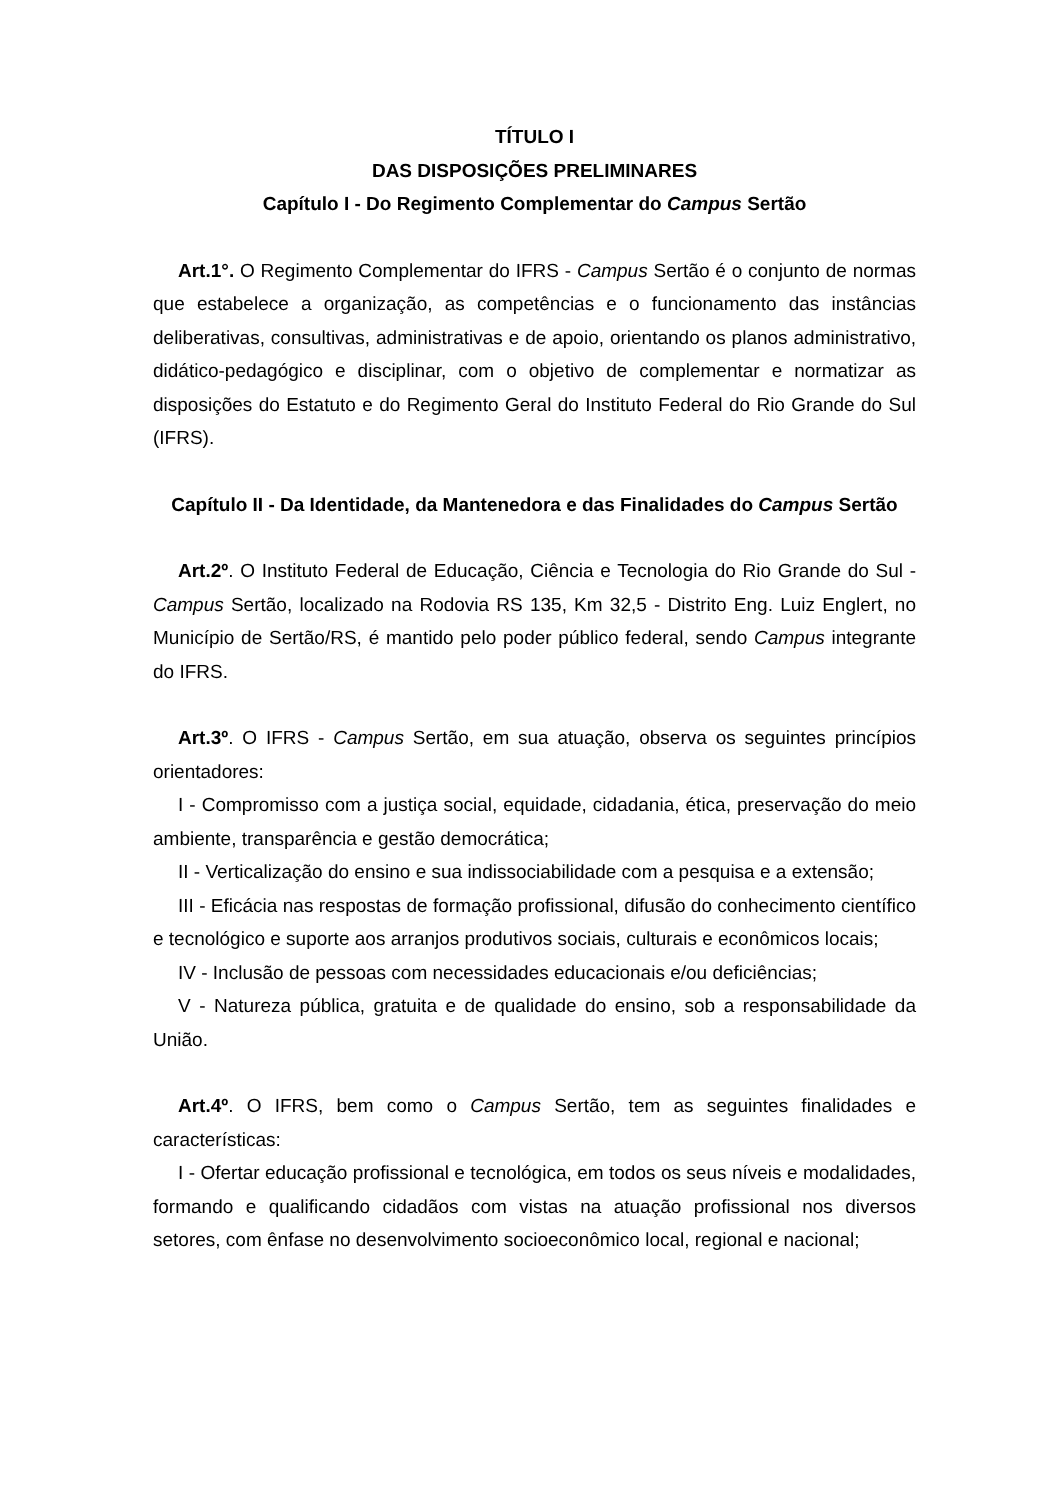TÍTULO I
DAS DISPOSIÇÕES PRELIMINARES
Capítulo I - Do Regimento Complementar do Campus Sertão
Art.1°. O Regimento Complementar do IFRS - Campus Sertão é o conjunto de normas que estabelece a organização, as competências e o funcionamento das instâncias deliberativas, consultivas, administrativas e de apoio, orientando os planos administrativo, didático-pedagógico e disciplinar, com o objetivo de complementar e normatizar as disposições do Estatuto e do Regimento Geral do Instituto Federal do Rio Grande do Sul (IFRS).
Capítulo II - Da Identidade, da Mantenedora e das Finalidades do Campus Sertão
Art.2º. O Instituto Federal de Educação, Ciência e Tecnologia do Rio Grande do Sul - Campus Sertão, localizado na Rodovia RS 135, Km 32,5 - Distrito Eng. Luiz Englert, no Município de Sertão/RS, é mantido pelo poder público federal, sendo Campus integrante do IFRS.
Art.3º. O IFRS - Campus Sertão, em sua atuação, observa os seguintes princípios orientadores:
I - Compromisso com a justiça social, equidade, cidadania, ética, preservação do meio ambiente, transparência e gestão democrática;
II - Verticalização do ensino e sua indissociabilidade com a pesquisa e a extensão;
III - Eficácia nas respostas de formação profissional, difusão do conhecimento científico e tecnológico e suporte aos arranjos produtivos sociais, culturais e econômicos locais;
IV - Inclusão de pessoas com necessidades educacionais e/ou deficiências;
V - Natureza pública, gratuita e de qualidade do ensino, sob a responsabilidade da União.
Art.4º. O IFRS, bem como o Campus Sertão, tem as seguintes finalidades e características:
I - Ofertar educação profissional e tecnológica, em todos os seus níveis e modalidades, formando e qualificando cidadãos com vistas na atuação profissional nos diversos setores, com ênfase no desenvolvimento socioeconômico local, regional e nacional;